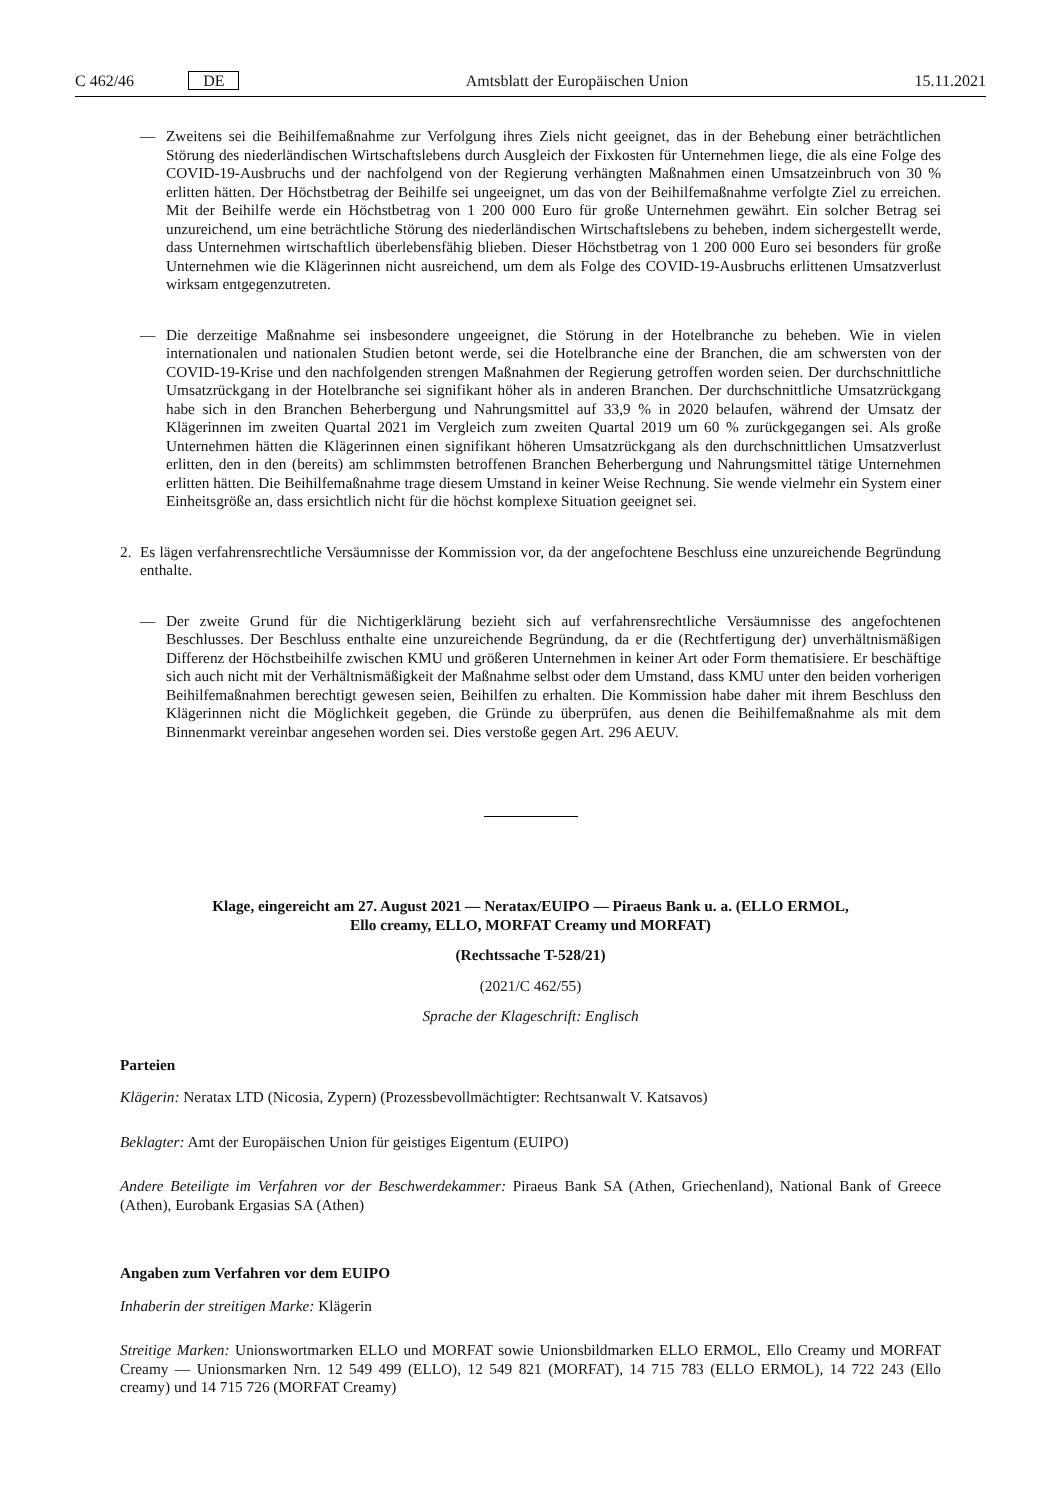C 462/46 DE Amtsblatt der Europäischen Union 15.11.2021
— Zweitens sei die Beihilfemaßnahme zur Verfolgung ihres Ziels nicht geeignet, das in der Behebung einer beträchtlichen Störung des niederländischen Wirtschaftslebens durch Ausgleich der Fixkosten für Unternehmen liege, die als eine Folge des COVID-19-Ausbruchs und der nachfolgend von der Regierung verhängten Maßnahmen einen Umsatzeinbruch von 30 % erlitten hätten. Der Höchstbetrag der Beihilfe sei ungeeignet, um das von der Beihilfemaßnahme verfolgte Ziel zu erreichen. Mit der Beihilfe werde ein Höchstbetrag von 1 200 000 Euro für große Unternehmen gewährt. Ein solcher Betrag sei unzureichend, um eine beträchtliche Störung des niederländischen Wirtschaftslebens zu beheben, indem sichergestellt werde, dass Unternehmen wirtschaftlich überlebensfähig blieben. Dieser Höchstbetrag von 1 200 000 Euro sei besonders für große Unternehmen wie die Klägerinnen nicht ausreichend, um dem als Folge des COVID-19-Ausbruchs erlittenen Umsatzverlust wirksam entgegenzutreten.
— Die derzeitige Maßnahme sei insbesondere ungeeignet, die Störung in der Hotelbranche zu beheben. Wie in vielen internationalen und nationalen Studien betont werde, sei die Hotelbranche eine der Branchen, die am schwersten von der COVID-19-Krise und den nachfolgenden strengen Maßnahmen der Regierung getroffen worden seien. Der durchschnittliche Umsatzrückgang in der Hotelbranche sei signifikant höher als in anderen Branchen. Der durchschnittliche Umsatzrückgang habe sich in den Branchen Beherbergung und Nahrungsmittel auf 33,9 % in 2020 belaufen, während der Umsatz der Klägerinnen im zweiten Quartal 2021 im Vergleich zum zweiten Quartal 2019 um 60 % zurückgegangen sei. Als große Unternehmen hätten die Klägerinnen einen signifikant höheren Umsatzrückgang als den durchschnittlichen Umsatzverlust erlitten, den in den (bereits) am schlimmsten betroffenen Branchen Beherbergung und Nahrungsmittel tätige Unternehmen erlitten hätten. Die Beihilfemaßnahme trage diesem Umstand in keiner Weise Rechnung. Sie wende vielmehr ein System einer Einheitsgröße an, dass ersichtlich nicht für die höchst komplexe Situation geeignet sei.
2. Es lägen verfahrensrechtliche Versäumnisse der Kommission vor, da der angefochtene Beschluss eine unzureichende Begründung enthalte.
— Der zweite Grund für die Nichtigerklärung bezieht sich auf verfahrensrechtliche Versäumnisse des angefochtenen Beschlusses. Der Beschluss enthalte eine unzureichende Begründung, da er die (Rechtfertigung der) unverhältnismäßigen Differenz der Höchstbeihilfe zwischen KMU und größeren Unternehmen in keiner Art oder Form thematisiere. Er beschäftige sich auch nicht mit der Verhältnismäßigkeit der Maßnahme selbst oder dem Umstand, dass KMU unter den beiden vorherigen Beihilfemaßnahmen berechtigt gewesen seien, Beihilfen zu erhalten. Die Kommission habe daher mit ihrem Beschluss den Klägerinnen nicht die Möglichkeit gegeben, die Gründe zu überprüfen, aus denen die Beihilfemaßnahme als mit dem Binnenmarkt vereinbar angesehen worden sei. Dies verstoße gegen Art. 296 AEUV.
Klage, eingereicht am 27. August 2021 — Neratax/EUIPO — Piraeus Bank u. a. (ELLO ERMOL,
Ello creamy, ELLO, MORFAT Creamy und MORFAT)
(Rechtssache T-528/21)
(2021/C 462/55)
Sprache der Klageschrift: Englisch
Parteien
Klägerin: Neratax LTD (Nicosia, Zypern) (Prozessbevollmächtigter: Rechtsanwalt V. Katsavos)
Beklagter: Amt der Europäischen Union für geistiges Eigentum (EUIPO)
Andere Beteiligte im Verfahren vor der Beschwerdekammer: Piraeus Bank SA (Athen, Griechenland), National Bank of Greece (Athen), Eurobank Ergasias SA (Athen)
Angaben zum Verfahren vor dem EUIPO
Inhaberin der streitigen Marke: Klägerin
Streitige Marken: Unionswortmarken ELLO und MORFAT sowie Unionsbildmarken ELLO ERMOL, Ello Creamy und MORFAT Creamy — Unionsmarken Nrn. 12 549 499 (ELLO), 12 549 821 (MORFAT), 14 715 783 (ELLO ERMOL), 14 722 243 (Ello creamy) und 14 715 726 (MORFAT Creamy)